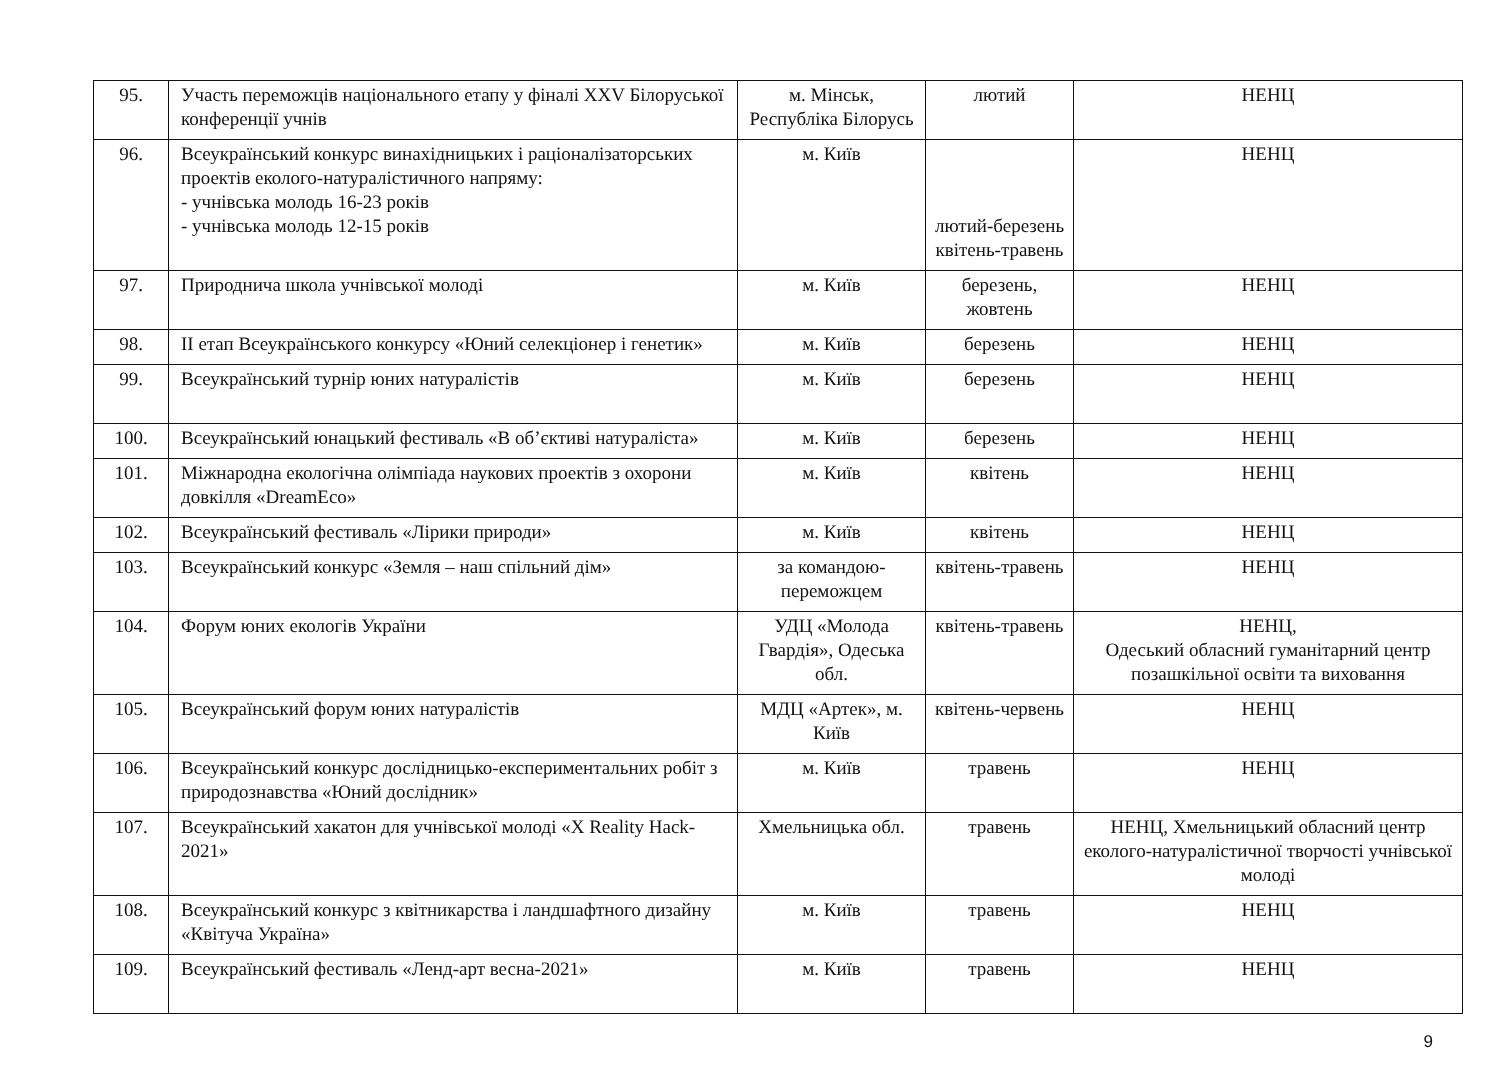| 95. | Участь переможців національного етапу у фіналі XXV Білоруської конференції учнів | м. Мінськ, Республіка Білорусь | лютий | НЕНЦ |
| 96. | Всеукраїнський конкурс винахідницьких і раціоналізаторських проектів еколого-натуралістичного напряму: - учнівська молодь 16-23 років - учнівська молодь 12-15 років | м. Київ | лютий-березень квітень-травень | НЕНЦ |
| 97. | Природнича школа учнівської молоді | м. Київ | березень, жовтень | НЕНЦ |
| 98. | ІІ етап Всеукраїнського конкурсу «Юний селекціонер і генетик» | м. Київ | березень | НЕНЦ |
| 99. | Всеукраїнський турнір юних натуралістів | м. Київ | березень | НЕНЦ |
| 100. | Всеукраїнський юнацький фестиваль «В об’єктиві натураліста» | м. Київ | березень | НЕНЦ |
| 101. | Міжнародна екологічна олімпіада наукових проектів з охорони довкілля «DreamEco» | м. Київ | квітень | НЕНЦ |
| 102. | Всеукраїнський фестиваль «Лірики природи» | м. Київ | квітень | НЕНЦ |
| 103. | Всеукраїнський конкурс «Земля – наш спільний дім» | за командою-переможцем | квітень-травень | НЕНЦ |
| 104. | Форум юних екологів України | УДЦ «Молода Гвардія», Одеська обл. | квітень-травень | НЕНЦ, Одеський обласний гуманітарний центр позашкільної освіти та виховання |
| 105. | Всеукраїнський форум юних натуралістів | МДЦ «Артек», м. Київ | квітень-червень | НЕНЦ |
| 106. | Всеукраїнський конкурс дослідницько-експериментальних робіт з природознавства «Юний дослідник» | м. Київ | травень | НЕНЦ |
| 107. | Всеукраїнський хакатон для учнівської молоді «X Reality Hack-2021» | Хмельницька обл. | травень | НЕНЦ, Хмельницький обласний центр еколого-натуралістичної творчості учнівської молоді |
| 108. | Всеукраїнський конкурс з квітникарства і ландшафтного дизайну «Квітуча Україна» | м. Київ | травень | НЕНЦ |
| 109. | Всеукраїнський фестиваль «Ленд-арт весна-2021» | м. Київ | травень | НЕНЦ |
9